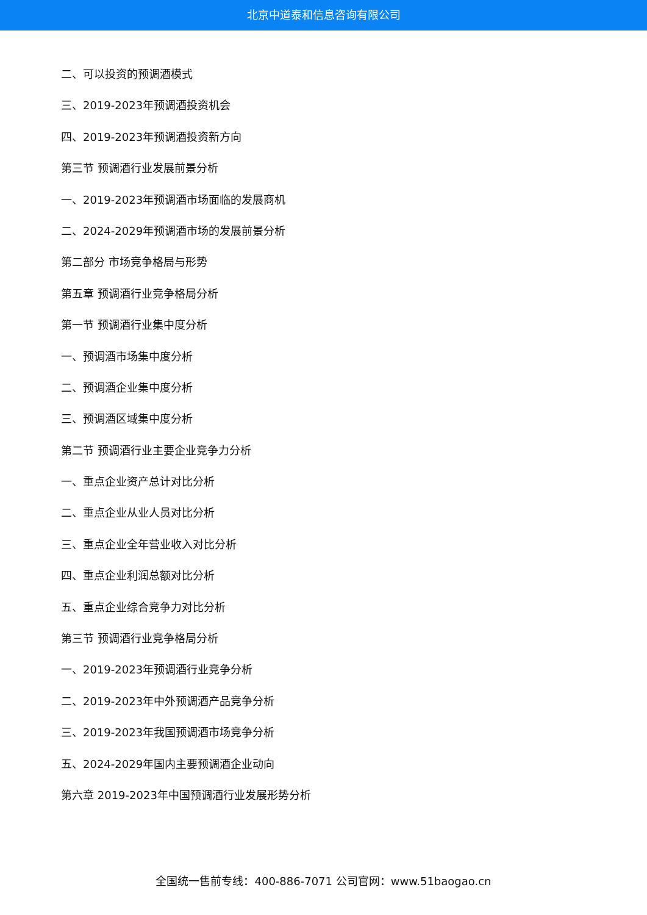北京中道泰和信息咨询有限公司
二、可以投资的预调酒模式
三、2019-2023年预调酒投资机会
四、2019-2023年预调酒投资新方向
第三节 预调酒行业发展前景分析
一、2019-2023年预调酒市场面临的发展商机
二、2024-2029年预调酒市场的发展前景分析
第二部分 市场竞争格局与形势
第五章 预调酒行业竞争格局分析
第一节 预调酒行业集中度分析
一、预调酒市场集中度分析
二、预调酒企业集中度分析
三、预调酒区域集中度分析
第二节 预调酒行业主要企业竞争力分析
一、重点企业资产总计对比分析
二、重点企业从业人员对比分析
三、重点企业全年营业收入对比分析
四、重点企业利润总额对比分析
五、重点企业综合竞争力对比分析
第三节 预调酒行业竞争格局分析
一、2019-2023年预调酒行业竞争分析
二、2019-2023年中外预调酒产品竞争分析
三、2019-2023年我国预调酒市场竞争分析
五、2024-2029年国内主要预调酒企业动向
第六章 2019-2023年中国预调酒行业发展形势分析
全国统一售前专线：400-886-7071 公司官网：www.51baogao.cn